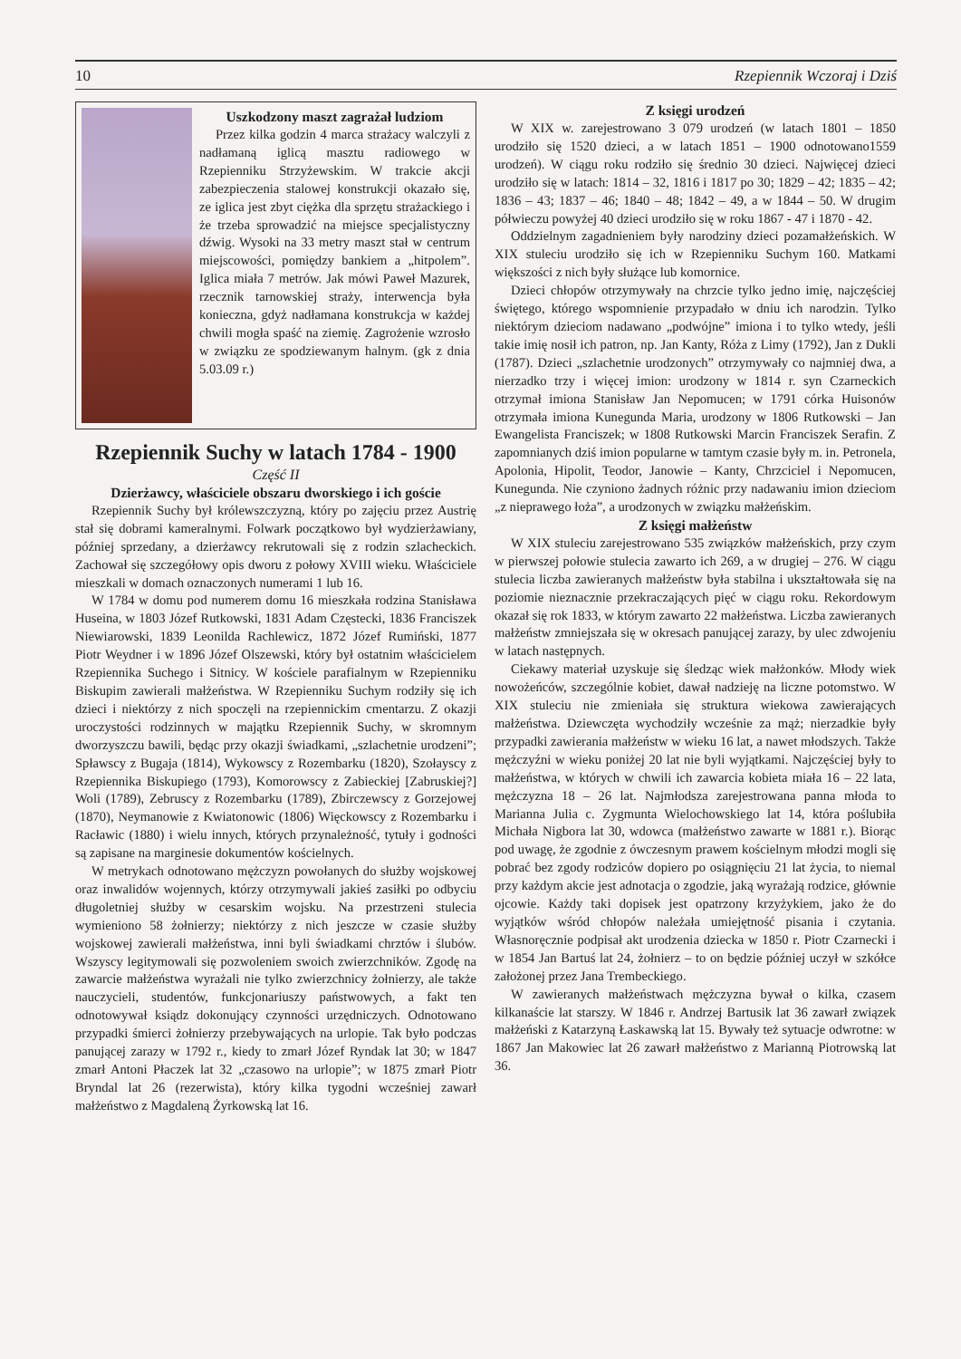10 Rzepiennik Wczoraj i Dziś
Uszkodzony maszt zagrażał ludziom
Przez kilka godzin 4 marca strażacy walczyli z nadłamaną iglicą masztu radiowego w Rzepienniku Strzyżewskim. W trakcie akcji zabezpieczenia stalowej konstrukcji okazało się, ze iglica jest zbyt ciężka dla sprzętu strażackiego i że trzeba sprowadzić na miejsce specjalistyczny dźwig. Wysoki na 33 metry maszt stał w centrum miejscowości, pomiędzy bankiem a „hitpolem”. Iglica miała 7 metrów. Jak mówi Paweł Mazurek, rzecznik tarnowskiej straży, interwencja była konieczna, gdyż nadłamana konstrukcja w każdej chwili mogła spaść na ziemię. Zagrożenie wzrosło w związku ze spodziewanym halnym. (gk z dnia 5.03.09 r.)
Rzepiennik Suchy w latach 1784 - 1900
Część II
Dzierżawcy, właściciele obszaru dworskiego i ich goście
Rzepiennik Suchy był królewszczyzną, który po zajęciu przez Austrię stał się dobrami kameralnymi. Folwark początkowo był wydzierżawiany, później sprzedany, a dzierżawcy rekrutowali się z rodzin szlacheckich. Zachował się szczegółowy opis dworu z połowy XVIII wieku. Właściciele mieszkali w domach oznaczonych numerami 1 lub 16.
W 1784 w domu pod numerem domu 16 mieszkała rodzina Stanisława Huseina, w 1803 Józef Rutkowski, 1831 Adam Częstecki, 1836 Franciszek Niewiarowski, 1839 Leonilda Rachlewicz, 1872 Józef Rumiński, 1877 Piotr Weydner i w 1896 Józef Olszewski, który był ostatnim właścicielem Rzepiennika Suchego i Sitnicy. W kościele parafialnym w Rzepienniku Biskupim zawierali małżeństwa. W Rzepienniku Suchym rodziły się ich dzieci i niektórzy z nich spoczęli na rzepiennickim cmentarzu. Z okazji uroczystości rodzinnych w majątku Rzepiennik Suchy, w skromnym dworzyszczu bawili, będąc przy okazji świadkami, „szlachetnie urodzeni”; Spławscy z Bugaja (1814), Wykowscy z Rozembarku (1820), Szołayscy z Rzepiennika Biskupiego (1793), Komorowscy z Zabieckiej [Zabruskiej?] Woli (1789), Zebruscy z Rozembarku (1789), Zbirczewscy z Gorzejowej (1870), Neymanowie z Kwiatonowic (1806) Więckowscy z Rozembarku i Racławic (1880) i wielu innych, których przynależność, tytuły i godności są zapisane na marginesie dokumentów kościelnych.
W metrykach odnotowano mężczyzn powołanych do służby wojskowej oraz inwalidów wojennych, którzy otrzymywali jakieś zasiłki po odbyciu długoletniej służby w cesarskim wojsku. Na przestrzeni stulecia wymieniono 58 żołnierzy; niektórzy z nich jeszcze w czasie służby wojskowej zawierali małżeństwa, inni byli świadkami chrztów i ślubów. Wszyscy legitymowali się pozwoleniem swoich zwierzchników. Zgodę na zawarcie małżeństwa wyrażali nie tylko zwierzchnicy żołnierzy, ale także nauczycieli, studentów, funkcjonariuszy państwowych, a fakt ten odnotowywał ksiądz dokonujący czynności urzędniczych. Odnotowano przypadki śmierci żołnierzy przebywających na urlopie. Tak było podczas panującej zarazy w 1792 r., kiedy to zmarł Józef Ryndak lat 30; w 1847 zmarł Antoni Płaczek lat 32 „czasowo na urlopie”; w 1875 zmarł Piotr Bryndal lat 26 (rezerwista), który kilka tygodni wcześniej zawarł małżeństwo z Magdaleną Żyrkowską lat 16.
Z księgi urodzeń
W XIX w. zarejestrowano 3 079 urodzeń (w latach 1801 – 1850 urodziło się 1520 dzieci, a w latach 1851 – 1900 odnotowano1559 urodzeń). W ciągu roku rodziło się średnio 30 dzieci. Najwięcej dzieci urodziło się w latach: 1814 – 32, 1816 i 1817 po 30; 1829 – 42; 1835 – 42; 1836 – 43; 1837 – 46; 1840 – 48; 1842 – 49, a w 1844 – 50. W drugim półwieczu powyżej 40 dzieci urodziło się w roku 1867 - 47 i 1870 - 42.
Oddzielnym zagadnieniem były narodziny dzieci pozamałżeńskich. W XIX stuleciu urodziło się ich w Rzepienniku Suchym 160. Matkami większości z nich były służące lub komornice.
Dzieci chłopów otrzymywały na chrzcie tylko jedno imię, najczęściej świętego, którego wspomnienie przypadało w dniu ich narodzin. Tylko niektórym dzieciom nadawano „podwójne” imiona i to tylko wtedy, jeśli takie imię nosił ich patron, np. Jan Kanty, Róża z Limy (1792), Jan z Dukli (1787). Dzieci „szlachetnie urodzonych” otrzymywały co najmniej dwa, a nierzadko trzy i więcej imion: urodzony w 1814 r. syn Czarneckich otrzymał imiona Stanisław Jan Nepomucen; w 1791 córka Huisonów otrzymała imiona Kunegunda Maria, urodzony w 1806 Rutkowski – Jan Ewangelista Franciszek; w 1808 Rutkowski Marcin Franciszek Serafin. Z zapomnianych dziś imion popularne w tamtym czasie były m. in. Petronela, Apolonia, Hipolit, Teodor, Janowie – Kanty, Chrzciciel i Nepomucen, Kunegunda. Nie czyniono żadnych różnic przy nadawaniu imion dzieciom „z nieprawego łoża”, a urodzonych w związku małżeńskim.
Z księgi małżeństw
W XIX stuleciu zarejestrowano 535 związków małżeńskich, przy czym w pierwszej połowie stulecia zawarto ich 269, a w drugiej – 276. W ciągu stulecia liczba zawieranych małżeństw była stabilna i ukształtowała się na poziomie nieznacznie przekraczających pięć w ciągu roku. Rekordowym okazał się rok 1833, w którym zawarto 22 małżeństwa. Liczba zawieranych małżeństw zmniejszała się w okresach panującej zarazy, by ulec zdwojeniu w latach następnych.
Ciekawy materiał uzyskuje się śledząc wiek małżonków. Młody wiek nowożeńców, szczególnie kobiet, dawał nadzieję na liczne potomstwo. W XIX stuleciu nie zmieniała się struktura wiekowa zawierających małżeństwa. Dziewczęta wychodziły wcześnie za mąż; nierzadkie były przypadki zawierania małżeństw w wieku 16 lat, a nawet młodszych. Także mężczyźni w wieku poniżej 20 lat nie byli wyjątkami. Najczęściej były to małżeństwa, w których w chwili ich zawarcia kobieta miała 16 – 22 lata, mężczyzna 18 – 26 lat. Najmłodsza zarejestrowana panna młoda to Marianna Julia c. Zygmunta Wielochowskiego lat 14, która poślubiła Michała Nigbora lat 30, wdowca (małżeństwo zawarte w 1881 r.). Biorąc pod uwagę, że zgodnie z ówczesnym prawem kościelnym młodzi mogli się pobrać bez zgody rodziców dopiero po osiągnięciu 21 lat życia, to niemal przy każdym akcie jest adnotacja o zgodzie, jaką wyrażają rodzice, głównie ojcowie. Każdy taki dopisek jest opatrzony krzyżykiem, jako że do wyjątków wśród chłopów należała umiejętność pisania i czytania. Własnoręcznie podpisał akt urodzenia dziecka w 1850 r. Piotr Czarnecki i w 1854 Jan Bartuś lat 24, żołnierz – to on będzie później uczył w szkółce założonej przez Jana Trembeckiego.
W zawieranych małżeństwach mężczyzna bywał o kilka, czasem kilkanaście lat starszy. W 1846 r. Andrzej Bartusik lat 36 zawarł związek małżeński z Katarzyną Łaskawską lat 15. Bywały też sytuacje odwrotne: w 1867 Jan Makowiec lat 26 zawarł małżeństwo z Marianną Piotrowską lat 36.